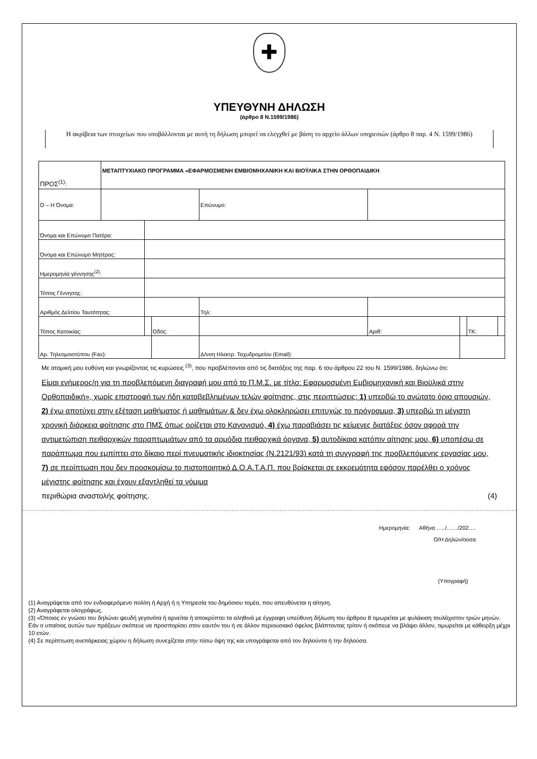✚
ΥΠΕΥΘΥΝΗ ΔΗΛΩΣΗ
(άρθρο 8 Ν.1599/1986)
Η ακρίβεια των στοιχείων που υποβάλλονται με αυτή τη δήλωση μπορεί να ελεγχθεί με βάση το αρχείο άλλων υπηρεσιών (άρθρο 8 παρ. 4 Ν. 1599/1986)
| ΠΡΟΣ<sup>(1)</sup>: | ΜΕΤΑΠΤΥΧΙΑΚΟ ΠΡΟΓΡΑΜΜΑ «ΕΦΑΡΜΟΣΜΕΝΗ ΕΜΒΙΟΜΗΧΑΝΙΚΗ ΚΑΙ ΒΙΟΫΛΙΚΑ ΣΤΗΝ ΟΡΘΟΠΑΙΔΙΚΗ | | | | | | | | | |
| Ο – Η Όνομα: | | | | | Επώνυμο: | | | | | |
| Όνομα και Επώνυμο Πατέρα: | | | | | | | | | | |
| Όνομα και Επώνυμο Μητέρας: | | | | | | | | | | |
| Ημερομηνία γέννησης<sup>(2)</sup>: | | | | | | | | | | |
| Τόπος Γέννησης: | | | | | | | | | | |
| Αριθμός Δελτίου Ταυτότητας: | | | | | | Τηλ: | | | | |
| Τόπος Κατοικίας: | | | Οδός: | | | | Αριθ: | | ΤΚ: | |
| Αρ. Τηλεομοιοτύπου (Fax): | | | | | | Δ/νση Ηλεκτρ. Ταχυδρομείου (Email): | | | | |
Με ατομική μου ευθύνη και γνωρίζοντας τις κυρώσεις <sup>(3)</sup>, που προβλέπονται από τις διατάξεις της παρ. 6 του άρθρου 22 του Ν. 1599/1986, δηλώνω ότι:
Είμαι ενήμερος/η για τη προβλεπόμενη διαγραφή μου από το Π.Μ.Σ. με τίτλο: Εφαρμοσμένη Εμβιομηχανική και Βιοϋλικά στην Ορθοπαιδική», χωρίς επιστροφή των ήδη καταβεβλημένων τελών φοίτησης, στις περιπτώσεις: 1) υπερβώ το ανώτατο όριο απουσιών, 2) έχω αποτύχει στην εξέταση μαθήματος ή μαθημάτων & δεν έχω ολοκληρώσει επιτυχώς το πρόγραμμα, 3) υπερβώ τη μέγιστη χρονική διάρκεια φοίτησης στο ΠΜΣ όπως ορίζεται στο Κανονισμό, 4) έχω παραβιάσει τις κείμενες διατάξεις όσον αφορά την αντιμετώπιση πειθαρχικών παραπτωμάτων από τα αρμόδια πειθαρχικά όργανα, 5) αυτοδίκαια κατόπιν αίτησης μου, 6) υποπέσω σε παράπτωμα που εμπίπτει στο δίκαιο περί πνευματικής ιδιοκτησίας (Ν.2121/93) κατά τη συγγραφή της προβλεπόμενης εργασίας μου, 7) σε περίπτωση που δεν προσκομίσω το πιστοποιητικό Δ.Ο.Α.Τ.Α.Π. που βρίσκεται σε εκκρεμότητα εφόσον παρέλθει ο χρόνος μέγιστης φοίτησης και έχουν εξαντληθεί τα νόμιμα
περιθώρια αναστολής φοίτησης. (4)
Ημερομηνία: Αθήνα …../……/202….
Ο/Η Δηλών/ούσα
(Υπογραφή)
(1) Αναγράφεται από τον ενδιαφερόμενο πολίτη ή Αρχή ή η Υπηρεσία του δημόσιου τομέα, που απευθύνεται η αίτηση.
(2) Αναγράφεται ολογράφως.
(3) «Όποιος εν γνώσει του δηλώνει ψευδή γεγονότα ή αρνείται ή αποκρύπτει τα αληθινά με έγγραφη υπεύθυνη δήλωση του άρθρου 8 τιμωρείται με φυλάκιση τουλάχιστον τριών μηνών. Εάν ο υπαίτιος αυτών των πράξεων σκόπευε να προσπορίσει στον εαυτόν του ή σε άλλον περιουσιακό όφελος βλάπτοντας τρίτον ή σκόπευε να βλάψει άλλον, τιμωρείται με κάθειρξη μέχρι 10 ετών.
(4) Σε περίπτωση ανεπάρκειας χώρου η δήλωση συνεχίζεται στην πίσω όψη της και υπογράφεται από τον δηλούντα ή την δηλούσα.